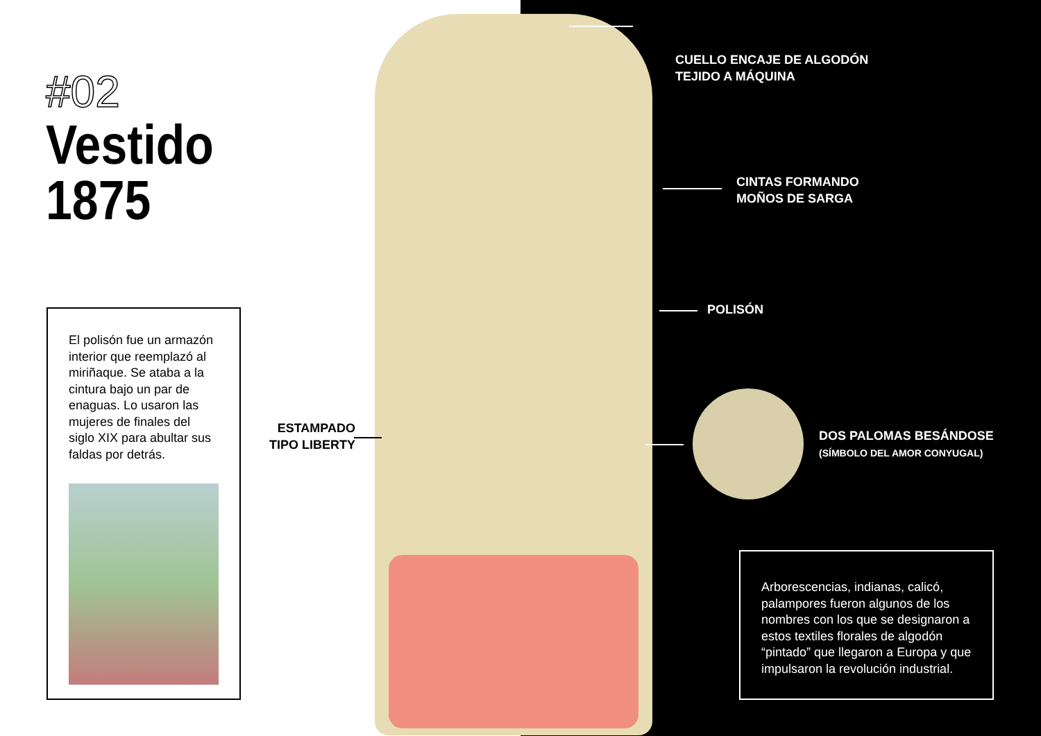#02
Vestido
1875
El polisón fue un armazón interior que reemplazó al miriñaque. Se ataba a la cintura bajo un par de enaguas. Lo usaron las mujeres de finales del siglo XIX para abultar sus faldas por detrás.
ESTAMPADO
TIPO LIBERTY
CUELLO ENCAJE DE ALGODÓN
TEJIDO A MÁQUINA
CINTAS FORMANDO
MOÑOS DE SARGA
POLISÓN
DOS PALOMAS BESÁNDOSE
(SÍMBOLO DEL AMOR CONYUGAL)
Arborescencias, indianas, calicó, palampores fueron algunos de los nombres con los que se designaron a estos textiles florales de algodón “pintado” que llegaron a Europa y que impulsaron la revolución industrial.